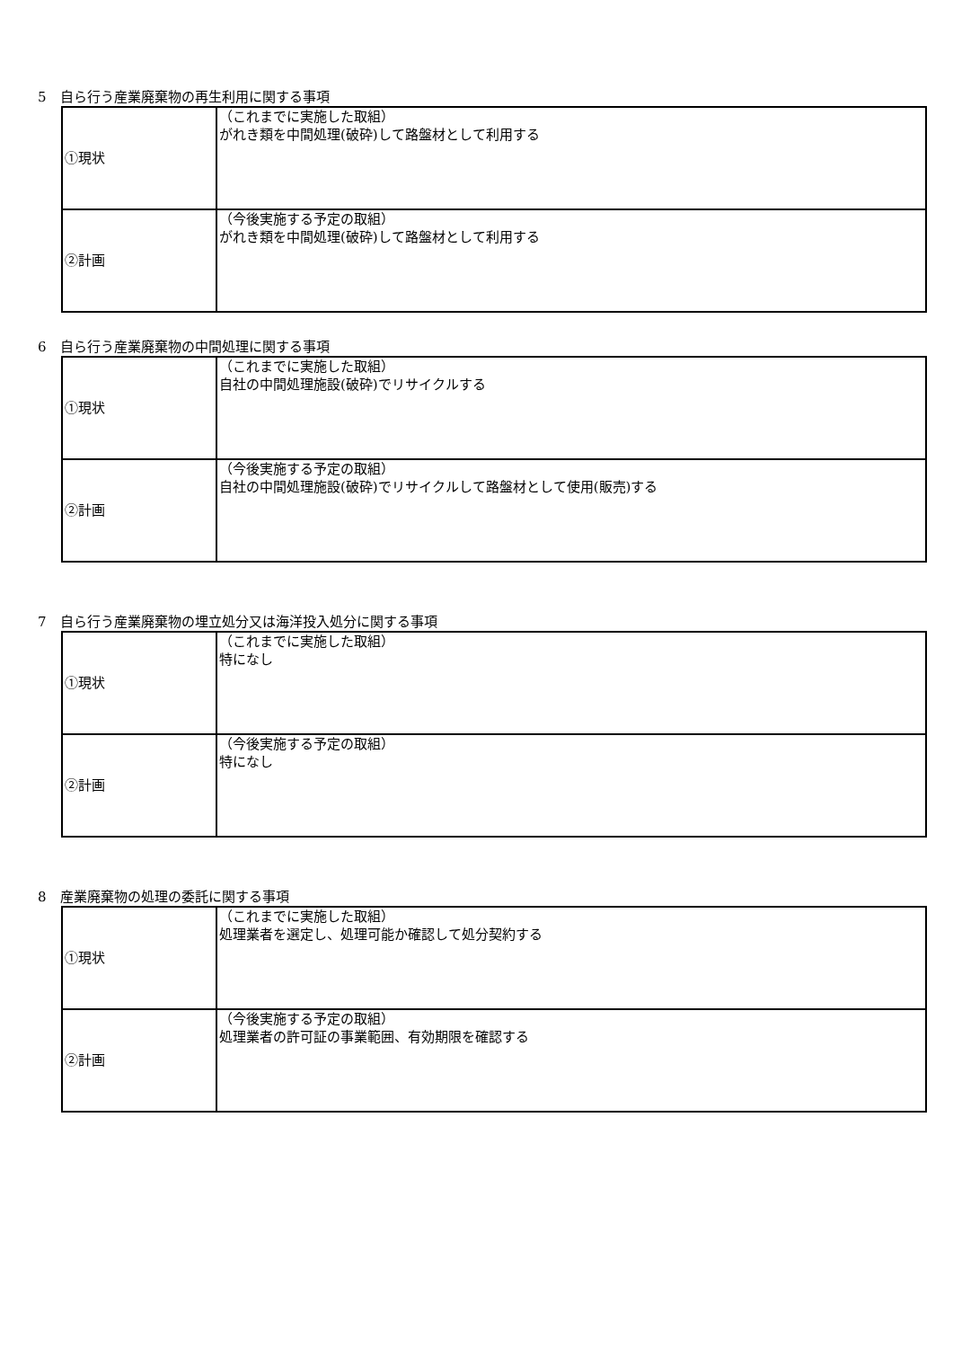5　自ら行う産業廃棄物の再生利用に関する事項
| ①現状 | （これまでに実施した取組） がれき類を中間処理(破砕)して路盤材として利用する |
| ②計画 | （今後実施する予定の取組） がれき類を中間処理(破砕)して路盤材として利用する |
6　自ら行う産業廃棄物の中間処理に関する事項
| ①現状 | （これまでに実施した取組） 自社の中間処理施設(破砕)でリサイクルする |
| ②計画 | （今後実施する予定の取組） 自社の中間処理施設(破砕)でリサイクルして路盤材として使用(販売)する |
7　自ら行う産業廃棄物の埋立処分又は海洋投入処分に関する事項
| ①現状 | （これまでに実施した取組） 特になし |
| ②計画 | （今後実施する予定の取組） 特になし |
8　産業廃棄物の処理の委託に関する事項
| ①現状 | （これまでに実施した取組） 処理業者を選定し、処理可能か確認して処分契約する |
| ②計画 | （今後実施する予定の取組） 処理業者の許可証の事業範囲、有効期限を確認する |